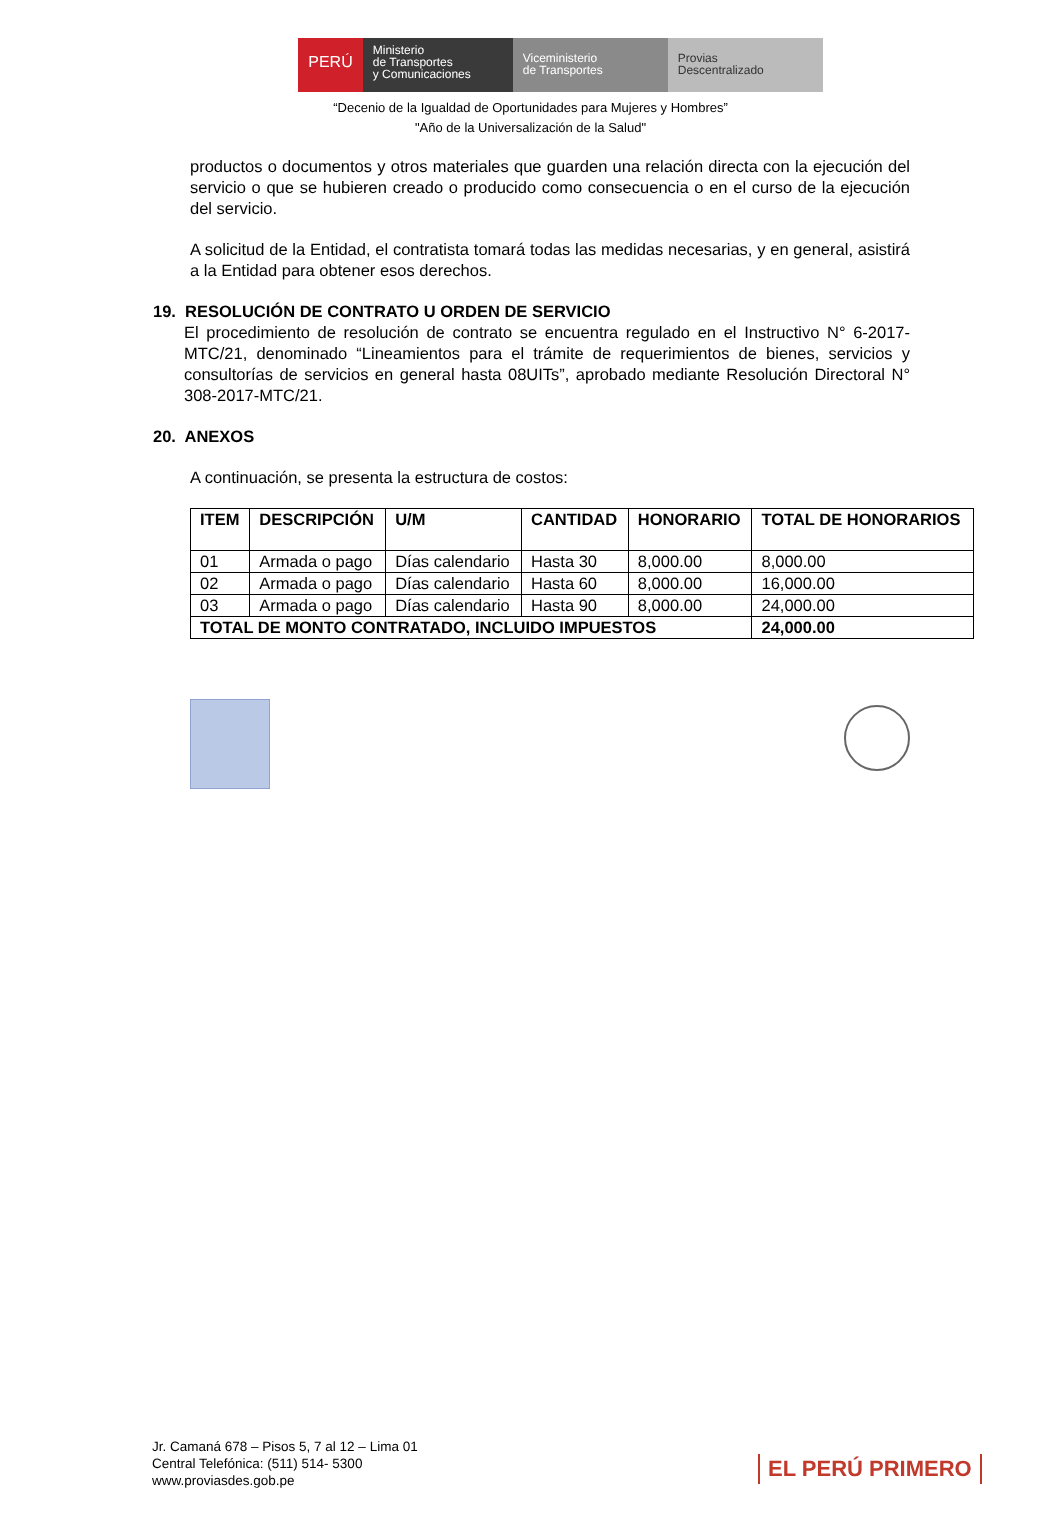PERÚ
Ministerio
de Transportes
y Comunicaciones
Viceministerio
de Transportes
Provias
Descentralizado
“Decenio de la Igualdad de Oportunidades para Mujeres y Hombres”
"Año de la Universalización de la Salud"
productos o documentos y otros materiales que guarden una relación directa con la ejecución del servicio o que se hubieren creado o producido como consecuencia o en el curso de la ejecución del servicio.
A solicitud de la Entidad, el contratista tomará todas las medidas necesarias, y en general, asistirá a la Entidad para obtener esos derechos.
19. RESOLUCIÓN DE CONTRATO U ORDEN DE SERVICIO
El procedimiento de resolución de contrato se encuentra regulado en el Instructivo N° 6-2017-MTC/21, denominado “Lineamientos para el trámite de requerimientos de bienes, servicios y consultorías de servicios en general hasta 08UITs”, aprobado mediante Resolución Directoral N° 308-2017-MTC/21.
20. ANEXOS
A continuación, se presenta la estructura de costos:
| ITEM | DESCRIPCIÓN | U/M | CANTIDAD | HONORARIO | TOTAL DE HONORARIOS |
| --- | --- | --- | --- | --- | --- |
| 01 | Armada o pago | Días calendario | Hasta 30 | 8,000.00 | 8,000.00 |
| 02 | Armada o pago | Días calendario | Hasta 60 | 8,000.00 | 16,000.00 |
| 03 | Armada o pago | Días calendario | Hasta 90 | 8,000.00 | 24,000.00 |
| TOTAL DE MONTO CONTRATADO, INCLUIDO IMPUESTOS | | | | | 24,000.00 |
Jr. Camaná 678 – Pisos 5, 7 al 12 – Lima 01
Central Telefónica: (511) 514- 5300
www.proviasdes.gob.pe
EL PERÚ PRIMERO